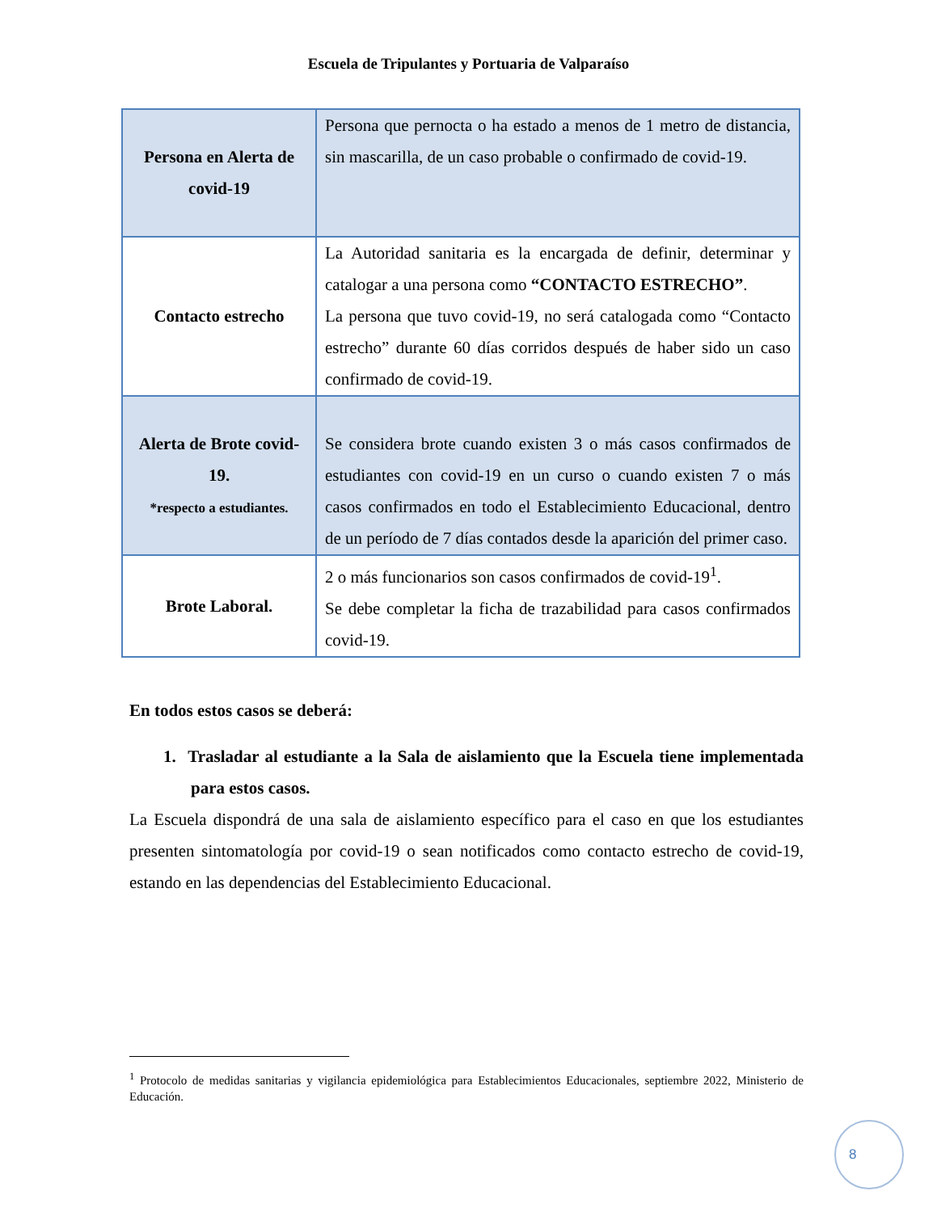Escuela de Tripulantes y Portuaria de Valparaíso
| Persona en Alerta de covid-19 | Persona que pernocta o ha estado a menos de 1 metro de distancia, sin mascarilla, de un caso probable o confirmado de covid-19. |
| Contacto estrecho | La Autoridad sanitaria es la encargada de definir, determinar y catalogar a una persona como “CONTACTO ESTRECHO” . La persona que tuvo covid-19, no será catalogada como “Contacto estrecho” durante 60 días corridos después de haber sido un caso confirmado de covid-19. |
| Alerta de Brote covid-19. *respecto a estudiantes. | Se considera brote cuando existen 3 o más casos confirmados de estudiantes con covid-19 en un curso o cuando existen 7 o más casos confirmados en todo el Establecimiento Educacional, dentro de un período de 7 días contados desde la aparición del primer caso. |
| Brote Laboral. | 2 o más funcionarios son casos confirmados de covid-19<sup>1</sup>. Se debe completar la ficha de trazabilidad para casos confirmados covid-19. |
En todos estos casos se deberá:
1. Trasladar al estudiante a la Sala de aislamiento que la Escuela tiene implementada para estos casos.
La Escuela dispondrá de una sala de aislamiento específico para el caso en que los estudiantes presenten sintomatología por covid-19 o sean notificados como contacto estrecho de covid-19, estando en las dependencias del Establecimiento Educacional.
<sup>1</sup> Protocolo de medidas sanitarias y vigilancia epidemiológica para Establecimientos Educacionales, septiembre 2022, Ministerio de Educación.
8